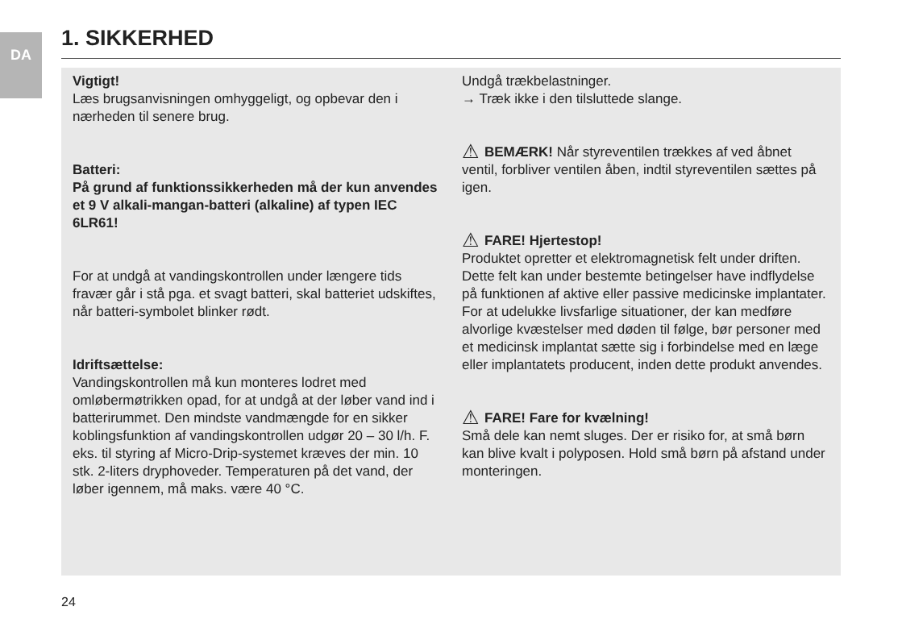DA
1. SIKKERHED
Vigtigt!
Læs brugsanvisningen omhyggeligt, og opbevar den i nærheden til senere brug.
Batteri:
På grund af funktionssikkerheden må der kun anvendes et 9 V alkali-mangan-batteri (alkaline) af typen IEC 6LR61!
For at undgå at vandingskontrollen under længere tids fravær går i stå pga. et svagt batteri, skal batteriet udskiftes, når batteri-symbolet blinker rødt.
Idriftsættelse:
Vandingskontrollen må kun monteres lodret med omløbermøtrikken opad, for at undgå at der løber vand ind i batterirummet. Den mindste vandmængde for en sikker koblingsfunktion af vandingskontrollen udgør 20 – 30 l/h. F. eks. til styring af Micro-Drip-systemet kræves der min. 10 stk. 2-liters dryphoveder. Temperaturen på det vand, der løber igennem, må maks. være 40 °C.
Undgå trækbelastninger.
→ Træk ikke i den tilsluttede slange.
⚠ BEMÆRK! Når styreventilen trækkes af ved åbnet ventil, forbliver ventilen åben, indtil styreventilen sættes på igen.
⚠ FARE! Hjertestop!
Produktet opretter et elektromagnetisk felt under driften. Dette felt kan under bestemte betingelser have indflydelse på funktionen af aktive eller passive medicinske implantater. For at udelukke livsfarlige situationer, der kan medføre alvorlige kvæstelser med døden til følge, bør personer med et medicinsk implantat sætte sig i forbindelse med en læge eller implantatets producent, inden dette produkt anvendes.
⚠ FARE! Fare for kvælning!
Små dele kan nemt sluges. Der er risiko for, at små børn kan blive kvalt i polyposen. Hold små børn på afstand under monteringen.
24